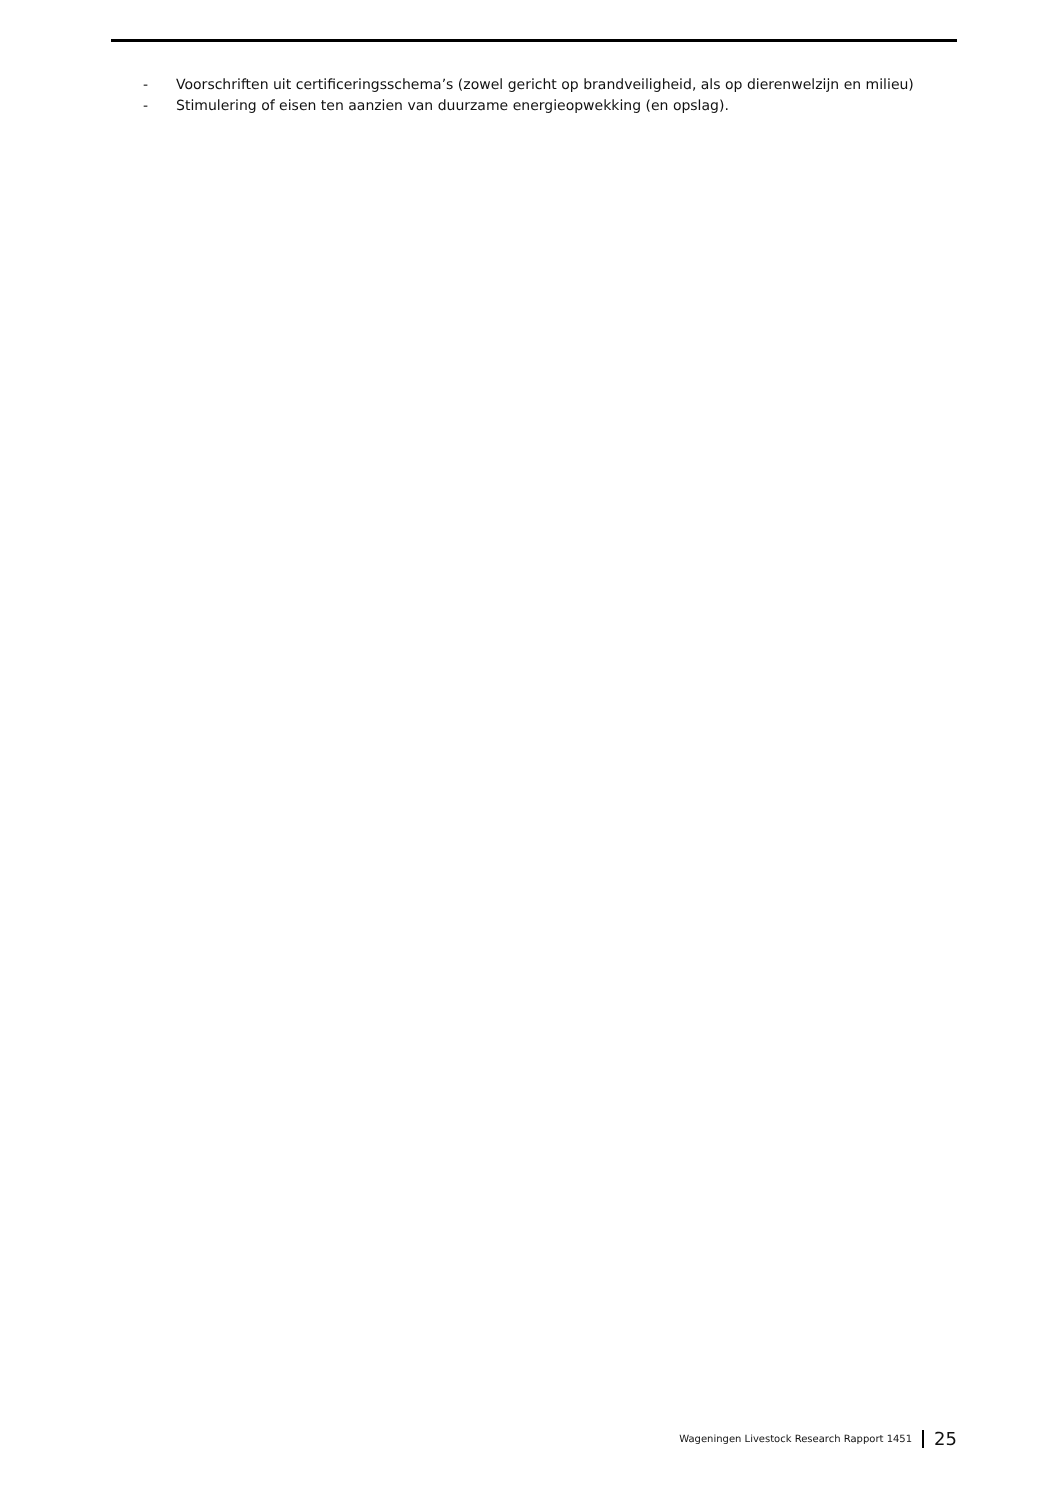- Voorschriften uit certificeringsschema’s (zowel gericht op brandveiligheid, als op dierenwelzijn en milieu)
- Stimulering of eisen ten aanzien van duurzame energieopwekking (en opslag).
Wageningen Livestock Research Rapport 1451 25